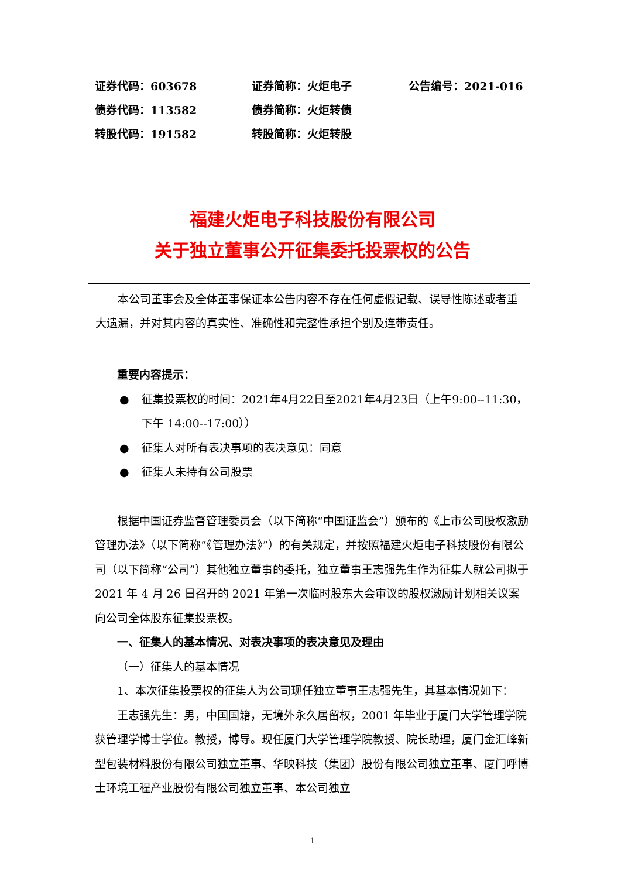| 证券代码：603678 | 证券简称：火炬电子 | 公告编号：2021-016 |
| 债券代码：113582 | 债券简称：火炬转债 | |
| 转股代码：191582 | 转股简称：火炬转股 | |
福建火炬电子科技股份有限公司
关于独立董事公开征集委托投票权的公告
本公司董事会及全体董事保证本公告内容不存在任何虚假记载、误导性陈述或者重大遗漏，并对其内容的真实性、准确性和完整性承担个别及连带责任。
重要内容提示：
● 征集投票权的时间：2021年4月22日至2021年4月23日（上午9:00--11:30，下午 14:00--17:00））
● 征集人对所有表决事项的表决意见：同意
● 征集人未持有公司股票
根据中国证券监督管理委员会（以下简称“中国证监会”）颁布的《上市公司股权激励管理办法》（以下简称“《管理办法》”）的有关规定，并按照福建火炬电子科技股份有限公司（以下简称“公司”）其他独立董事的委托，独立董事王志强先生作为征集人就公司拟于 2021 年 4 月 26 日召开的 2021 年第一次临时股东大会审议的股权激励计划相关议案向公司全体股东征集投票权。
一、征集人的基本情况、对表决事项的表决意见及理由
（一）征集人的基本情况
1、本次征集投票权的征集人为公司现任独立董事王志强先生，其基本情况如下：
王志强先生：男，中国国籍，无境外永久居留权，2001 年毕业于厦门大学管理学院获管理学博士学位。教授，博导。现任厦门大学管理学院教授、院长助理，厦门金汇峰新型包装材料股份有限公司独立董事、华映科技（集团）股份有限公司独立董事、厦门呼博士环境工程产业股份有限公司独立董事、本公司独立
1